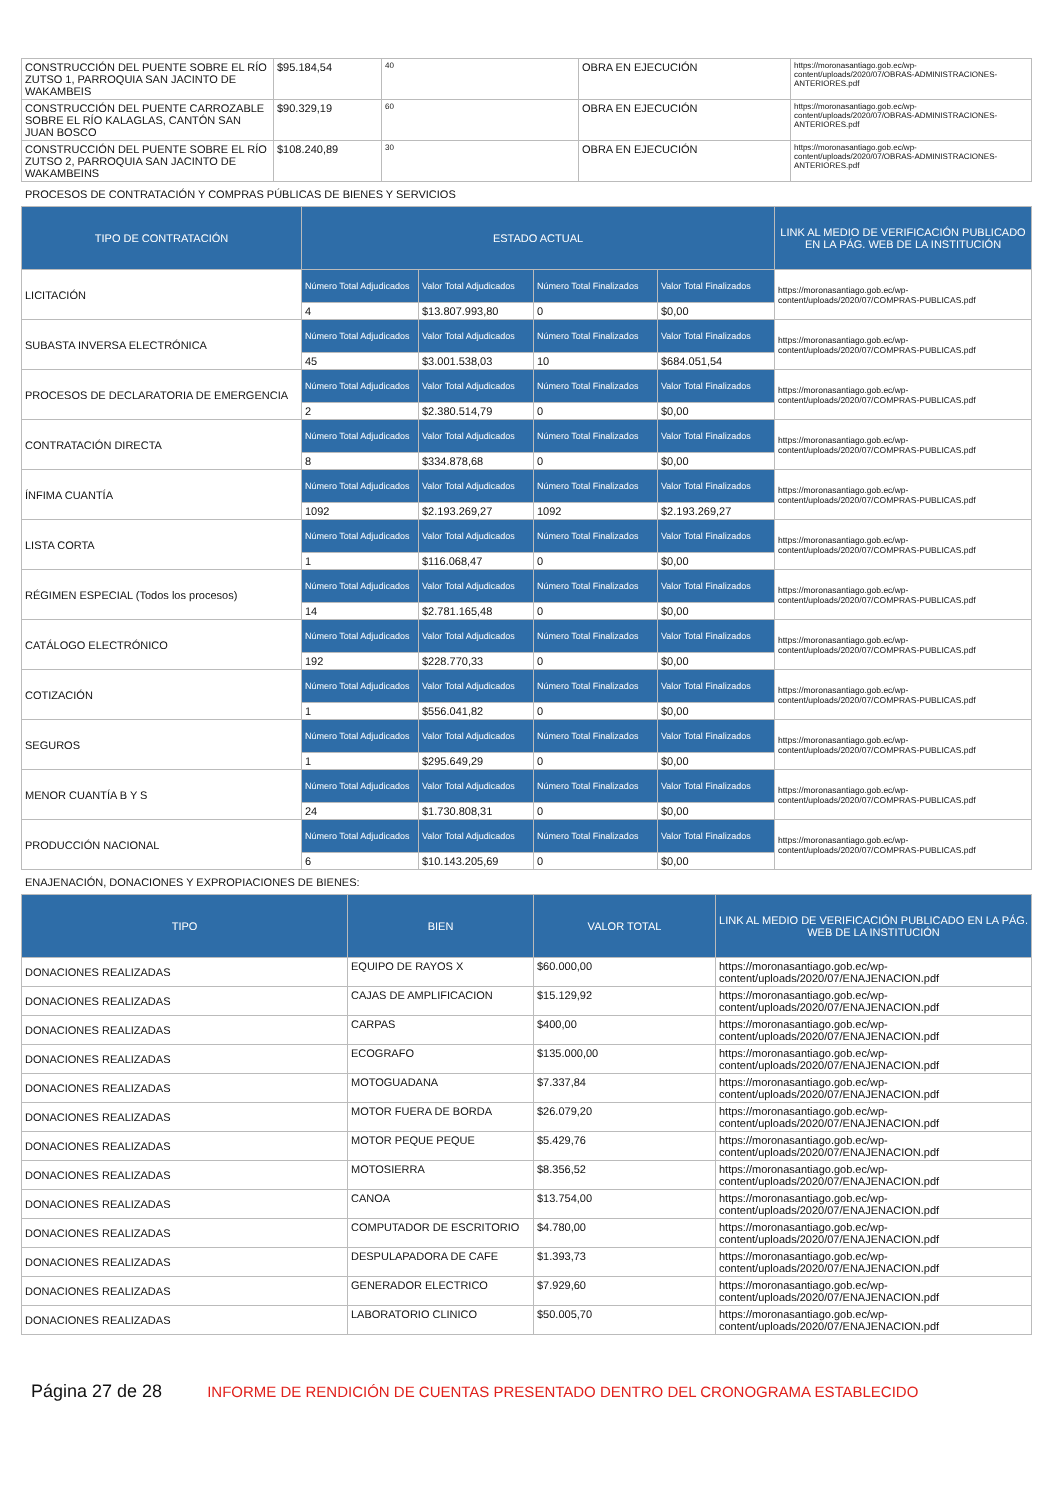| CONSTRUCCIÓN DEL PUENTE SOBRE EL RÍO ZUTSO 1, PARROQUIA SAN JACINTO DE WAKAMBEIS | $95.184,54 | 40 | OBRA EN EJECUCIÓN | https://moronasantiago.gob.ec/wp-content/uploads/2020/07/OBRAS-ADMINISTRACIONES-ANTERIORES.pdf |
| CONSTRUCCIÓN DEL PUENTE CARROZABLE SOBRE EL RÍO KALAGLAS, CANTÓN SAN JUAN BOSCO | $90.329,19 | 60 | OBRA EN EJECUCIÓN | https://moronasantiago.gob.ec/wp-content/uploads/2020/07/OBRAS-ADMINISTRACIONES-ANTERIORES.pdf |
| CONSTRUCCIÓN DEL PUENTE SOBRE EL RÍO ZUTSO 2, PARROQUIA SAN JACINTO DE WAKAMBEINS | $108.240,89 | 30 | OBRA EN EJECUCIÓN | https://moronasantiago.gob.ec/wp-content/uploads/2020/07/OBRAS-ADMINISTRACIONES-ANTERIORES.pdf |
PROCESOS DE CONTRATACIÓN Y COMPRAS PÚBLICAS DE BIENES Y SERVICIOS
| TIPO DE CONTRATACIÓN | ESTADO ACTUAL | | | | LINK AL MEDIO DE VERIFICACIÓN PUBLICADO EN LA PÁG. WEB DE LA INSTITUCIÓN |
| --- | --- | --- | --- | --- | --- |
| LICITACIÓN | Número Total Adjudicados | Valor Total Adjudicados | Número Total Finalizados | Valor Total Finalizados | https://moronasantiago.gob.ec/wp-content/uploads/2020/07/COMPRAS-PUBLICAS.pdf |
| | 4 | $13.807.993,80 | 0 | $0,00 | |
| SUBASTA INVERSA ELECTRÓNICA | Número Total Adjudicados | Valor Total Adjudicados | Número Total Finalizados | Valor Total Finalizados | https://moronasantiago.gob.ec/wp-content/uploads/2020/07/COMPRAS-PUBLICAS.pdf |
| | 45 | $3.001.538,03 | 10 | $684.051,54 | |
| PROCESOS DE DECLARATORIA DE EMERGENCIA | Número Total Adjudicados | Valor Total Adjudicados | Número Total Finalizados | Valor Total Finalizados | https://moronasantiago.gob.ec/wp-content/uploads/2020/07/COMPRAS-PUBLICAS.pdf |
| | 2 | $2.380.514,79 | 0 | $0,00 | |
| CONTRATACIÓN DIRECTA | Número Total Adjudicados | Valor Total Adjudicados | Número Total Finalizados | Valor Total Finalizados | https://moronasantiago.gob.ec/wp-content/uploads/2020/07/COMPRAS-PUBLICAS.pdf |
| | 8 | $334.878,68 | 0 | $0,00 | |
| ÍNFIMA CUANTÍA | Número Total Adjudicados | Valor Total Adjudicados | Número Total Finalizados | Valor Total Finalizados | https://moronasantiago.gob.ec/wp-content/uploads/2020/07/COMPRAS-PUBLICAS.pdf |
| | 1092 | $2.193.269,27 | 1092 | $2.193.269,27 | |
| LISTA CORTA | Número Total Adjudicados | Valor Total Adjudicados | Número Total Finalizados | Valor Total Finalizados | https://moronasantiago.gob.ec/wp-content/uploads/2020/07/COMPRAS-PUBLICAS.pdf |
| | 1 | $116.068,47 | 0 | $0,00 | |
| RÉGIMEN ESPECIAL (Todos los procesos) | Número Total Adjudicados | Valor Total Adjudicados | Número Total Finalizados | Valor Total Finalizados | https://moronasantiago.gob.ec/wp-content/uploads/2020/07/COMPRAS-PUBLICAS.pdf |
| | 14 | $2.781.165,48 | 0 | $0,00 | |
| CATÁLOGO ELECTRÓNICO | Número Total Adjudicados | Valor Total Adjudicados | Número Total Finalizados | Valor Total Finalizados | https://moronasantiago.gob.ec/wp-content/uploads/2020/07/COMPRAS-PUBLICAS.pdf |
| | 192 | $228.770,33 | 0 | $0,00 | |
| COTIZACIÓN | Número Total Adjudicados | Valor Total Adjudicados | Número Total Finalizados | Valor Total Finalizados | https://moronasantiago.gob.ec/wp-content/uploads/2020/07/COMPRAS-PUBLICAS.pdf |
| | 1 | $556.041,82 | 0 | $0,00 | |
| SEGUROS | Número Total Adjudicados | Valor Total Adjudicados | Número Total Finalizados | Valor Total Finalizados | https://moronasantiago.gob.ec/wp-content/uploads/2020/07/COMPRAS-PUBLICAS.pdf |
| | 1 | $295.649,29 | 0 | $0,00 | |
| MENOR CUANTÍA B Y S | Número Total Adjudicados | Valor Total Adjudicados | Número Total Finalizados | Valor Total Finalizados | https://moronasantiago.gob.ec/wp-content/uploads/2020/07/COMPRAS-PUBLICAS.pdf |
| | 24 | $1.730.808,31 | 0 | $0,00 | |
| PRODUCCIÓN NACIONAL | Número Total Adjudicados | Valor Total Adjudicados | Número Total Finalizados | Valor Total Finalizados | https://moronasantiago.gob.ec/wp-content/uploads/2020/07/COMPRAS-PUBLICAS.pdf |
| | 6 | $10.143.205,69 | 0 | $0,00 | |
ENAJENACIÓN, DONACIONES Y EXPROPIACIONES DE BIENES:
| TIPO | BIEN | VALOR TOTAL | LINK AL MEDIO DE VERIFICACIÓN PUBLICADO EN LA PÁG. WEB DE LA INSTITUCIÓN |
| --- | --- | --- | --- |
| DONACIONES REALIZADAS | EQUIPO DE RAYOS X | $60.000,00 | https://moronasantiago.gob.ec/wp-content/uploads/2020/07/ENAJENACION.pdf |
| DONACIONES REALIZADAS | CAJAS DE AMPLIFICACION | $15.129,92 | https://moronasantiago.gob.ec/wp-content/uploads/2020/07/ENAJENACION.pdf |
| DONACIONES REALIZADAS | CARPAS | $400,00 | https://moronasantiago.gob.ec/wp-content/uploads/2020/07/ENAJENACION.pdf |
| DONACIONES REALIZADAS | ECOGRAFO | $135.000,00 | https://moronasantiago.gob.ec/wp-content/uploads/2020/07/ENAJENACION.pdf |
| DONACIONES REALIZADAS | MOTOGUADANA | $7.337,84 | https://moronasantiago.gob.ec/wp-content/uploads/2020/07/ENAJENACION.pdf |
| DONACIONES REALIZADAS | MOTOR FUERA DE BORDA | $26.079,20 | https://moronasantiago.gob.ec/wp-content/uploads/2020/07/ENAJENACION.pdf |
| DONACIONES REALIZADAS | MOTOR PEQUE PEQUE | $5.429,76 | https://moronasantiago.gob.ec/wp-content/uploads/2020/07/ENAJENACION.pdf |
| DONACIONES REALIZADAS | MOTOSIERRA | $8.356,52 | https://moronasantiago.gob.ec/wp-content/uploads/2020/07/ENAJENACION.pdf |
| DONACIONES REALIZADAS | CANOA | $13.754,00 | https://moronasantiago.gob.ec/wp-content/uploads/2020/07/ENAJENACION.pdf |
| DONACIONES REALIZADAS | COMPUTADOR DE ESCRITORIO | $4.780,00 | https://moronasantiago.gob.ec/wp-content/uploads/2020/07/ENAJENACION.pdf |
| DONACIONES REALIZADAS | DESPULAPADORA DE CAFE | $1.393,73 | https://moronasantiago.gob.ec/wp-content/uploads/2020/07/ENAJENACION.pdf |
| DONACIONES REALIZADAS | GENERADOR ELECTRICO | $7.929,60 | https://moronasantiago.gob.ec/wp-content/uploads/2020/07/ENAJENACION.pdf |
| DONACIONES REALIZADAS | LABORATORIO CLINICO | $50.005,70 | https://moronasantiago.gob.ec/wp-content/uploads/2020/07/ENAJENACION.pdf |
Página 27 de 28 INFORME DE RENDICIÓN DE CUENTAS PRESENTADO DENTRO DEL CRONOGRAMA ESTABLECIDO